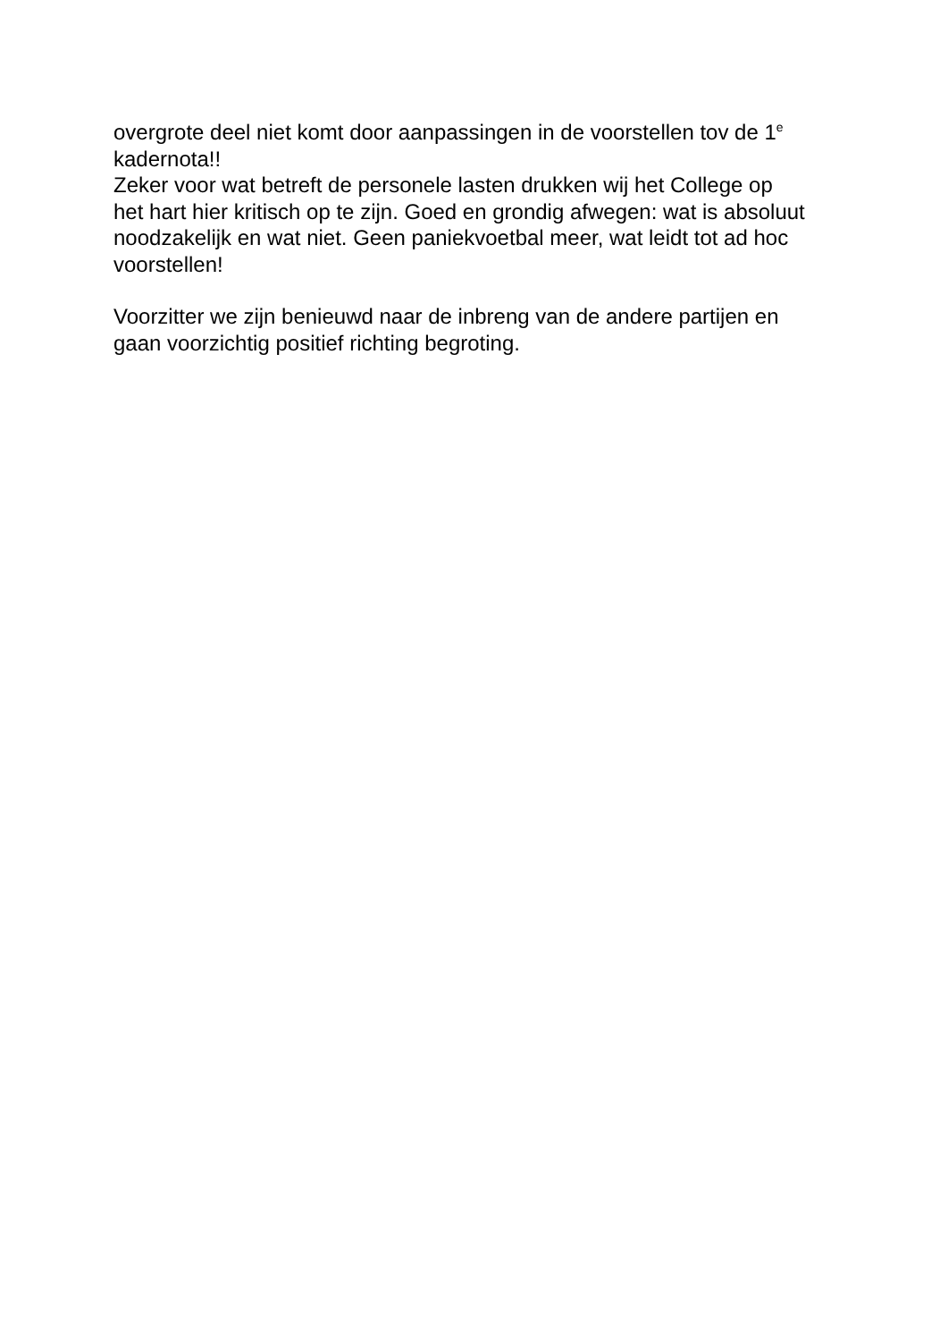overgrote deel niet komt door aanpassingen in de voorstellen tov de 1<sup>e</sup>
kadernota!!
Zeker voor wat betreft de personele lasten drukken wij het College op
het hart hier kritisch op te zijn. Goed en grondig afwegen: wat is absoluut
noodzakelijk en wat niet. Geen paniekvoetbal meer, wat leidt tot ad hoc
voorstellen!
Voorzitter we zijn benieuwd naar de inbreng van de andere partijen en
gaan voorzichtig positief richting begroting.